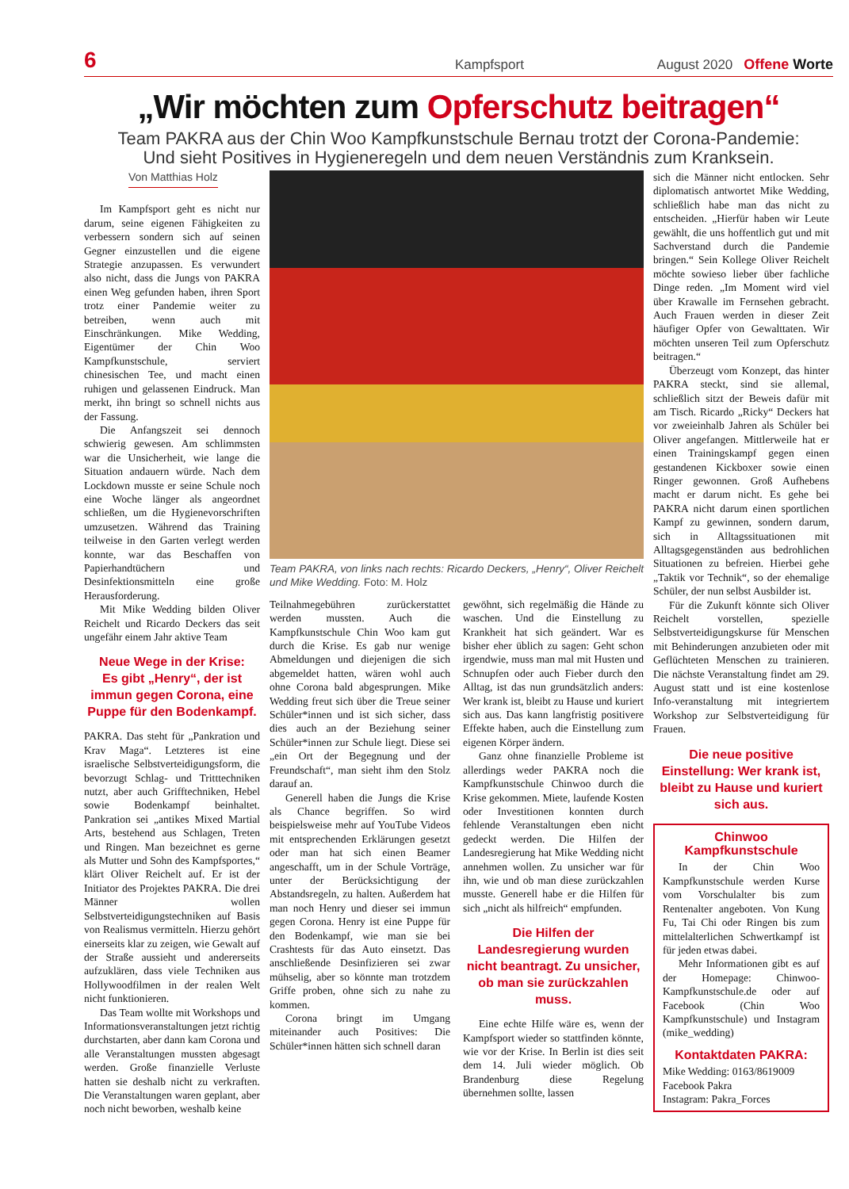6
Kampfsport
August 2020
Offene Worte
„Wir möchten zum Opferschutz beitragen“
Team PAKRA aus der Chin Woo Kampfkunstschule Bernau trotzt der Corona-Pandemie:
Und sieht Positives in Hygieneregeln und dem neuen Verständnis zum Kranksein.
Von Matthias Holz
Im Kampfsport geht es nicht nur darum, seine eigenen Fähigkeiten zu verbessern sondern sich auf seinen Gegner einzustellen und die eigene Strategie anzupassen. Es verwundert also nicht, dass die Jungs von PAKRA einen Weg gefunden haben, ihren Sport trotz einer Pandemie weiter zu betreiben, wenn auch mit Einschränkungen. Mike Wedding, Eigentümer der Chin Woo Kampfkunstschule, serviert chinesischen Tee, und macht einen ruhigen und gelassenen Eindruck. Man merkt, ihn bringt so schnell nichts aus der Fassung.
Die Anfangszeit sei dennoch schwierig gewesen. Am schlimmsten war die Unsicherheit, wie lange die Situation andauern würde. Nach dem Lockdown musste er seine Schule noch eine Woche länger als angeordnet schließen, um die Hygienevorschriften umzusetzen. Während das Training teilweise in den Garten verlegt werden konnte, war das Beschaffen von Papierhandtüchern und Desinfektionsmitteln eine große Herausforderung.
Mit Mike Wedding bilden Oliver Reichelt und Ricardo Deckers das seit ungefähr einem Jahr aktive Team
Neue Wege in der Krise:
Es gibt „Henry“, der ist immun gegen Corona, eine Puppe für den Bodenkampf.
PAKRA. Das steht für „Pankration und Krav Maga“. Letzteres ist eine israelische Selbstverteidigungsform, die bevorzugt Schlag- und Tritttechniken nutzt, aber auch Grifftechniken, Hebel sowie Bodenkampf beinhaltet. Pankration sei „antikes Mixed Martial Arts, bestehend aus Schlagen, Treten und Ringen. Man bezeichnet es gerne als Mutter und Sohn des Kampfsportes,“ klärt Oliver Reichelt auf. Er ist der Initiator des Projektes PAKRA. Die drei Männer wollen Selbstverteidigungstechniken auf Basis von Realismus vermitteln. Hierzu gehört einerseits klar zu zeigen, wie Gewalt auf der Straße aussieht und andererseits aufzuklären, dass viele Techniken aus Hollywoodfilmen in der realen Welt nicht funktionieren.
Das Team wollte mit Workshops und Informationsveranstaltungen jetzt richtig durchstarten, aber dann kam Corona und alle Veranstaltungen mussten abgesagt werden. Große finanzielle Verluste hatten sie deshalb nicht zu verkraften. Die Veranstaltungen waren geplant, aber noch nicht beworben, weshalb keine
Team PAKRA, von links nach rechts: Ricardo Deckers, „Henry“, Oliver Reichelt und Mike Wedding. Foto: M. Holz
Teilnahmegebühren zurückerstattet werden mussten. Auch die Kampfkunstschule Chin Woo kam gut durch die Krise. Es gab nur wenige Abmeldungen und diejenigen die sich abgemeldet hatten, wären wohl auch ohne Corona bald abgesprungen. Mike Wedding freut sich über die Treue seiner Schüler*innen und ist sich sicher, dass dies auch an der Beziehung seiner Schüler*innen zur Schule liegt. Diese sei „ein Ort der Begegnung und der Freundschaft“, man sieht ihm den Stolz darauf an.
Generell haben die Jungs die Krise als Chance begriffen. So wird beispielsweise mehr auf YouTube Videos mit entsprechenden Erklärungen gesetzt oder man hat sich einen Beamer angeschafft, um in der Schule Vorträge, unter der Berücksichtigung der Abstandsregeln, zu halten. Außerdem hat man noch Henry und dieser sei immun gegen Corona. Henry ist eine Puppe für den Bodenkampf, wie man sie bei Crashtests für das Auto einsetzt. Das anschließende Desinfizieren sei zwar mühselig, aber so könnte man trotzdem Griffe proben, ohne sich zu nahe zu kommen.
Corona bringt im Umgang miteinander auch Positives: Die Schüler*innen hätten sich schnell daran
gewöhnt, sich regelmäßig die Hände zu waschen. Und die Einstellung zu Krankheit hat sich geändert. War es bisher eher üblich zu sagen: Geht schon irgendwie, muss man mal mit Husten und Schnupfen oder auch Fieber durch den Alltag, ist das nun grundsätzlich anders: Wer krank ist, bleibt zu Hause und kuriert sich aus. Das kann langfristig positivere Effekte haben, auch die Einstellung zum eigenen Körper ändern.
Ganz ohne finanzielle Probleme ist allerdings weder PAKRA noch die Kampfkunstschule Chinwoo durch die Krise gekommen. Miete, laufende Kosten oder Investitionen konnten durch fehlende Veranstaltungen eben nicht gedeckt werden. Die Hilfen der Landesregierung hat Mike Wedding nicht annehmen wollen. Zu unsicher war für ihn, wie und ob man diese zurückzahlen musste. Generell habe er die Hilfen für sich „nicht als hilfreich“ empfunden.
Die Hilfen der Landesregierung wurden nicht beantragt. Zu unsicher, ob man sie zurückzahlen muss.
Eine echte Hilfe wäre es, wenn der Kampfsport wieder so stattfinden könnte, wie vor der Krise. In Berlin ist dies seit dem 14. Juli wieder möglich. Ob Brandenburg diese Regelung übernehmen sollte, lassen
sich die Männer nicht entlocken. Sehr diplomatisch antwortet Mike Wedding, schließlich habe man das nicht zu entscheiden. „Hierfür haben wir Leute gewählt, die uns hoffentlich gut und mit Sachverstand durch die Pandemie bringen.“ Sein Kollege Oliver Reichelt möchte sowieso lieber über fachliche Dinge reden. „Im Moment wird viel über Krawalle im Fernsehen gebracht. Auch Frauen werden in dieser Zeit häufiger Opfer von Gewalttaten. Wir möchten unseren Teil zum Opferschutz beitragen.“
Überzeugt vom Konzept, das hinter PAKRA steckt, sind sie allemal, schließlich sitzt der Beweis dafür mit am Tisch. Ricardo „Ricky“ Deckers hat vor zweieinhalb Jahren als Schüler bei Oliver angefangen. Mittlerweile hat er einen Trainingskampf gegen einen gestandenen Kickboxer sowie einen Ringer gewonnen. Groß Aufhebens macht er darum nicht. Es gehe bei PAKRA nicht darum einen sportlichen Kampf zu gewinnen, sondern darum, sich in Alltagssituationen mit Alltagsgegenständen aus bedrohlichen Situationen zu befreien. Hierbei gehe „Taktik vor Technik“, so der ehemalige Schüler, der nun selbst Ausbilder ist.
Für die Zukunft könnte sich Oliver Reichelt vorstellen, spezielle Selbstverteidigungskurse für Menschen mit Behinderungen anzubieten oder mit Geflüchteten Menschen zu trainieren. Die nächste Veranstaltung findet am 29. August statt und ist eine kostenlose Info-veranstaltung mit integriertem Workshop zur Selbstverteidigung für Frauen.
Die neue positive Einstellung: Wer krank ist, bleibt zu Hause und kuriert sich aus.
Chinwoo Kampfkunstschule
In der Chin Woo Kampfkunstschule werden Kurse vom Vorschulalter bis zum Rentenalter angeboten. Von Kung Fu, Tai Chi oder Ringen bis zum mittelalterlichen Schwertkampf ist für jeden etwas dabei.
Mehr Informationen gibt es auf der Homepage: Chinwoo-Kampfkunstschule.de oder auf Facebook (Chin Woo Kampfkunstschule) und Instagram (mike_wedding)
Kontaktdaten PAKRA:
Mike Wedding: 0163/8619009
Facebook Pakra
Instagram: Pakra_Forces